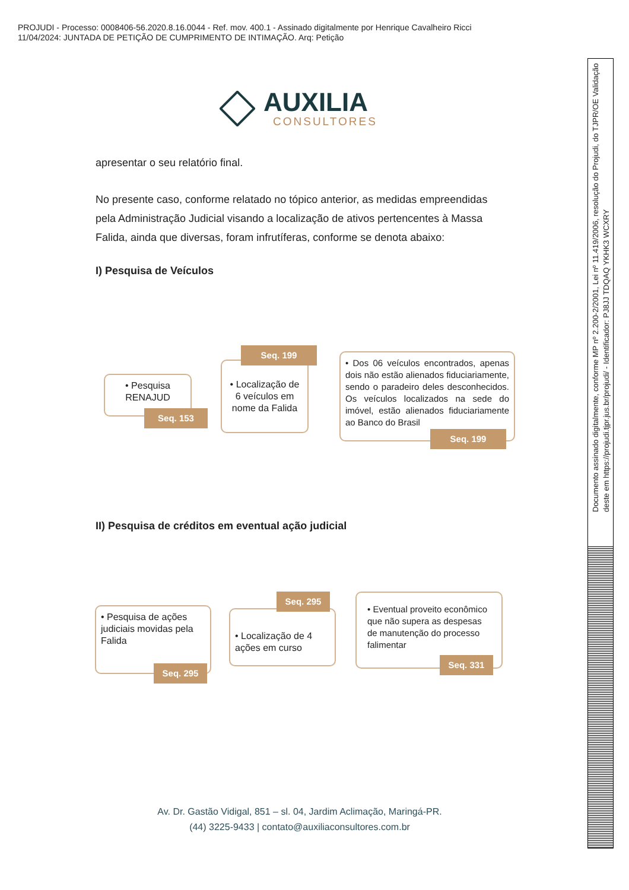PROJUDI - Processo: 0008406-56.2020.8.16.0044 - Ref. mov. 400.1 - Assinado digitalmente por Henrique Cavalheiro Ricci
11/04/2024: JUNTADA DE PETIÇÃO DE CUMPRIMENTO DE INTIMAÇÃO. Arq: Petição
AUXILIA
CONSULTORES
apresentar o seu relatório final.
No presente caso, conforme relatado no tópico anterior, as medidas empreendidas pela Administração Judicial visando a localização de ativos pertencentes à Massa Falida, ainda que diversas, foram infrutíferas, conforme se denota abaixo:
I) Pesquisa de Veículos
II) Pesquisa de créditos em eventual ação judicial
• Pesquisa RENAJUD
Seq. 153
• Localização de 6 veículos em nome da Falida
Seq. 199
• Dos 06 veículos encontrados, apenas dois não estão alienados fiduciariamente, sendo o paradeiro deles desconhecidos. Os veículos localizados na sede do imóvel, estão alienados fiduciariamente ao Banco do Brasil
Seq. 199
• Pesquisa de ações judiciais movidas pela Falida
Seq. 295
• Localização de 4 ações em curso
Seq. 295
• Eventual proveito econômico que não supera as despesas de manutenção do processo falimentar
Seq. 331
Av. Dr. Gastão Vidigal, 851 – sl. 04, Jardim Aclimação, Maringá-PR.
(44) 3225-9433 | contato@auxiliaconsultores.com.br
Documento assinado digitalmente, conforme MP nº 2.200-2/2001, Lei nº 11.419/2006, resolução do Projudi, do TJPR/OE Validação deste em https://projudi.tjpr.jus.br/projudi/ - Identificador: PJ8JJ TDQAQ YKHK3 WCXRY